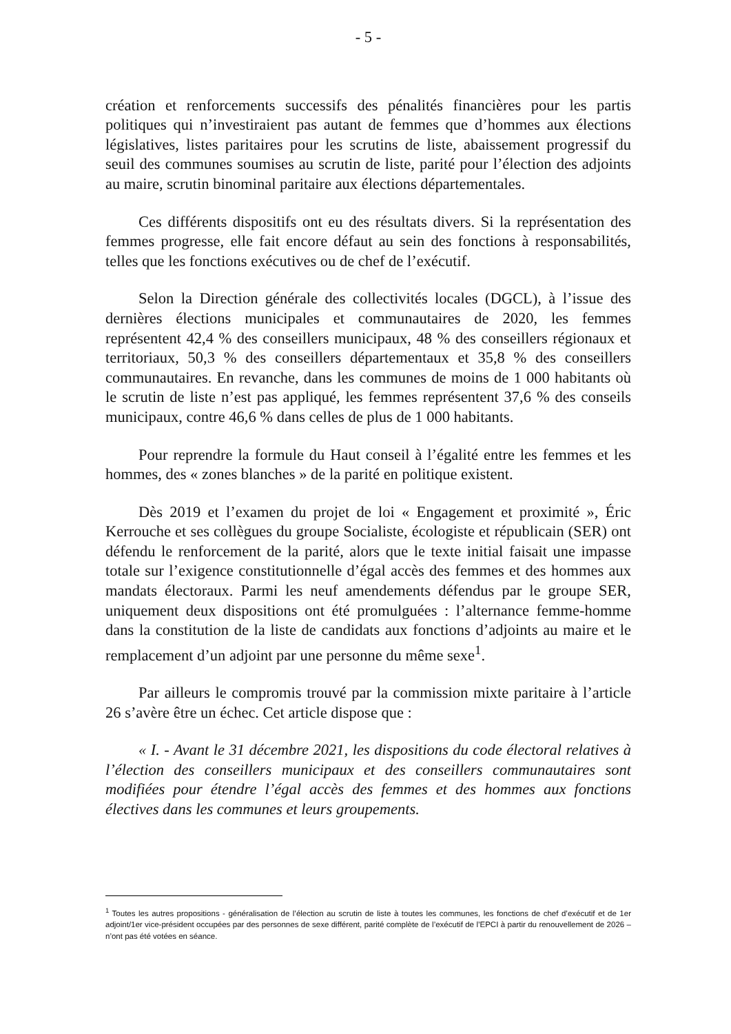- 5 -
création et renforcements successifs des pénalités financières pour les partis politiques qui n’investiraient pas autant de femmes que d’hommes aux élections législatives, listes paritaires pour les scrutins de liste, abaissement progressif du seuil des communes soumises au scrutin de liste, parité pour l’élection des adjoints au maire, scrutin binominal paritaire aux élections départementales.
Ces différents dispositifs ont eu des résultats divers. Si la représentation des femmes progresse, elle fait encore défaut au sein des fonctions à responsabilités, telles que les fonctions exécutives ou de chef de l’exécutif.
Selon la Direction générale des collectivités locales (DGCL), à l’issue des dernières élections municipales et communautaires de 2020, les femmes représentent 42,4 % des conseillers municipaux, 48 % des conseillers régionaux et territoriaux, 50,3 % des conseillers départementaux et 35,8 % des conseillers communautaires. En revanche, dans les communes de moins de 1 000 habitants où le scrutin de liste n’est pas appliqué, les femmes représentent 37,6 % des conseils municipaux, contre 46,6 % dans celles de plus de 1 000 habitants.
Pour reprendre la formule du Haut conseil à l’égalité entre les femmes et les hommes, des « zones blanches » de la parité en politique existent.
Dès 2019 et l’examen du projet de loi « Engagement et proximité », Éric Kerrouche et ses collègues du groupe Socialiste, écologiste et républicain (SER) ont défendu le renforcement de la parité, alors que le texte initial faisait une impasse totale sur l’exigence constitutionnelle d’égal accès des femmes et des hommes aux mandats électoraux. Parmi les neuf amendements défendus par le groupe SER, uniquement deux dispositions ont été promulguées : l’alternance femme-homme dans la constitution de la liste de candidats aux fonctions d’adjoints au maire et le remplacement d’un adjoint par une personne du même sexe<sup>1</sup>.
Par ailleurs le compromis trouvé par la commission mixte paritaire à l’article 26 s’avère être un échec. Cet article dispose que :
« I. - Avant le 31 décembre 2021, les dispositions du code électoral relatives à l’élection des conseillers municipaux et des conseillers communautaires sont modifiées pour étendre l’égal accès des femmes et des hommes aux fonctions électives dans les communes et leurs groupements.
<sup>1</sup> Toutes les autres propositions - généralisation de l’élection au scrutin de liste à toutes les communes, les fonctions de chef d’exécutif et de 1er adjoint/1er vice-président occupées par des personnes de sexe différent, parité complète de l’exécutif de l’EPCI à partir du renouvellement de 2026 – n’ont pas été votées en séance.